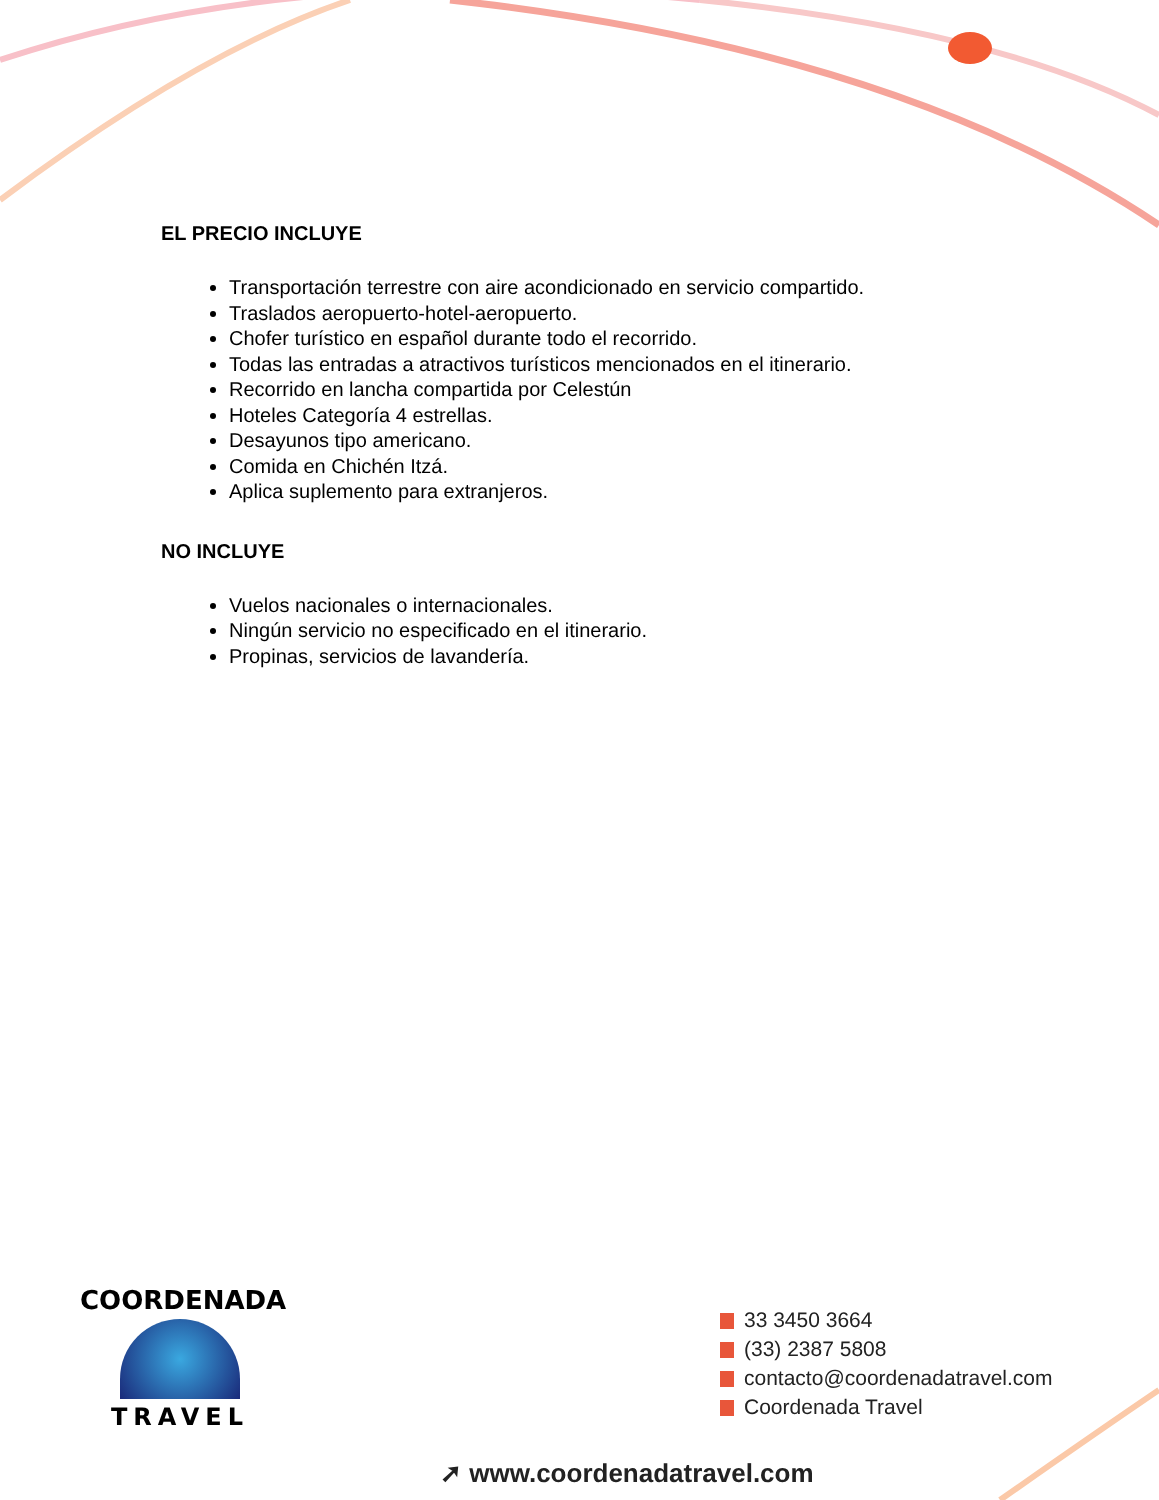EL PRECIO INCLUYE
Transportación terrestre con aire acondicionado en servicio compartido.
Traslados aeropuerto-hotel-aeropuerto.
Chofer turístico en español durante todo el recorrido.
Todas las entradas a atractivos turísticos mencionados en el itinerario.
Recorrido en lancha compartida por Celestún
Hoteles Categoría 4 estrellas.
Desayunos tipo americano.
Comida en Chichén Itzá.
Aplica suplemento para extranjeros.
NO INCLUYE
Vuelos nacionales o internacionales.
Ningún servicio no especificado en el itinerario.
Propinas, servicios de lavandería.
COORDENADA
TRAVEL
33 3450 3664
(33) 2387 5808
contacto@coordenadatravel.com
Coordenada Travel
➚ www.coordenadatravel.com